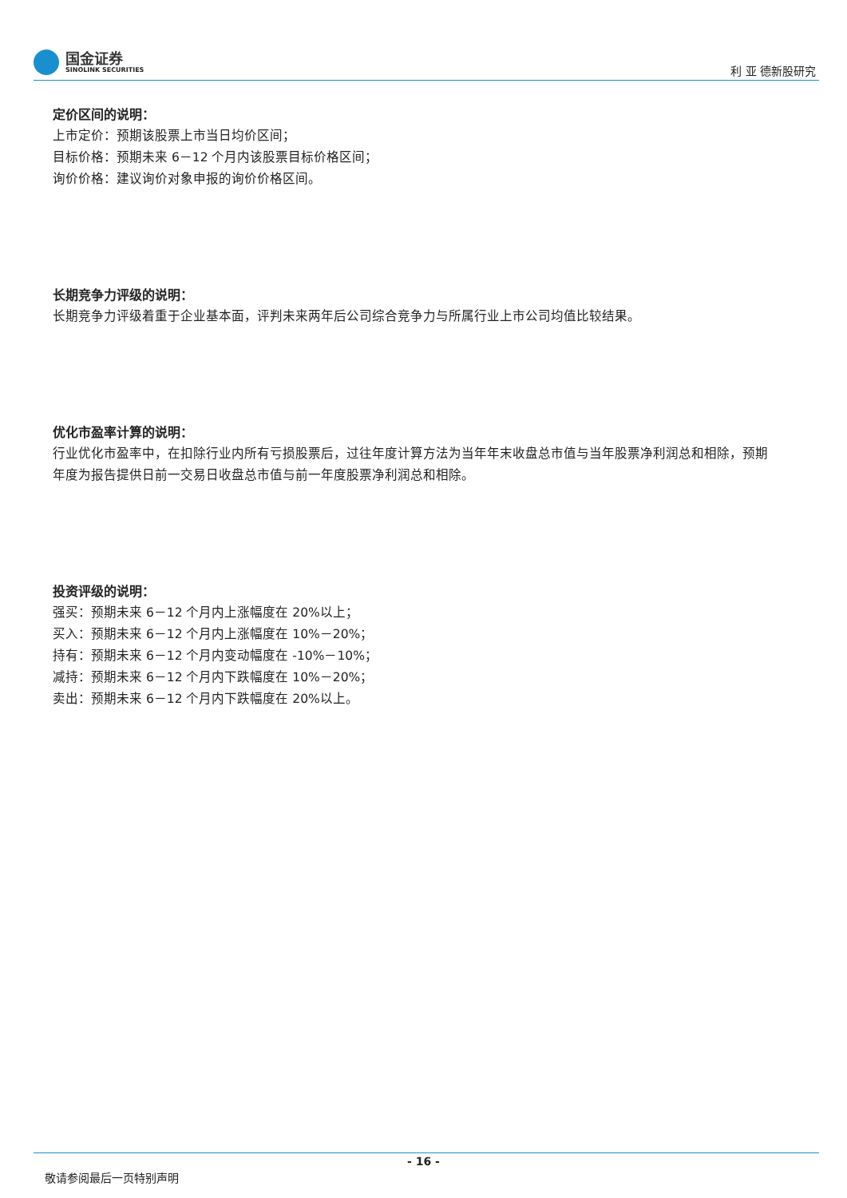国金证券
SINOLINK SECURITIES
利 亚 德新股研究
定价区间的说明：
上市定价：预期该股票上市当日均价区间；
目标价格：预期未来 6－12 个月内该股票目标价格区间；
询价价格：建议询价对象申报的询价价格区间。
长期竞争力评级的说明：
长期竞争力评级着重于企业基本面，评判未来两年后公司综合竞争力与所属行业上市公司均值比较结果。
优化市盈率计算的说明：
行业优化市盈率中，在扣除行业内所有亏损股票后，过往年度计算方法为当年年末收盘总市值与当年股票净利润总和相除，预期年度为报告提供日前一交易日收盘总市值与前一年度股票净利润总和相除。
投资评级的说明：
强买：预期未来 6－12 个月内上涨幅度在 20%以上；
买入：预期未来 6－12 个月内上涨幅度在 10%－20%；
持有：预期未来 6－12 个月内变动幅度在 -10%－10%；
减持：预期未来 6－12 个月内下跌幅度在 10%－20%；
卖出：预期未来 6－12 个月内下跌幅度在 20%以上。
- 16 -
敬请参阅最后一页特别声明